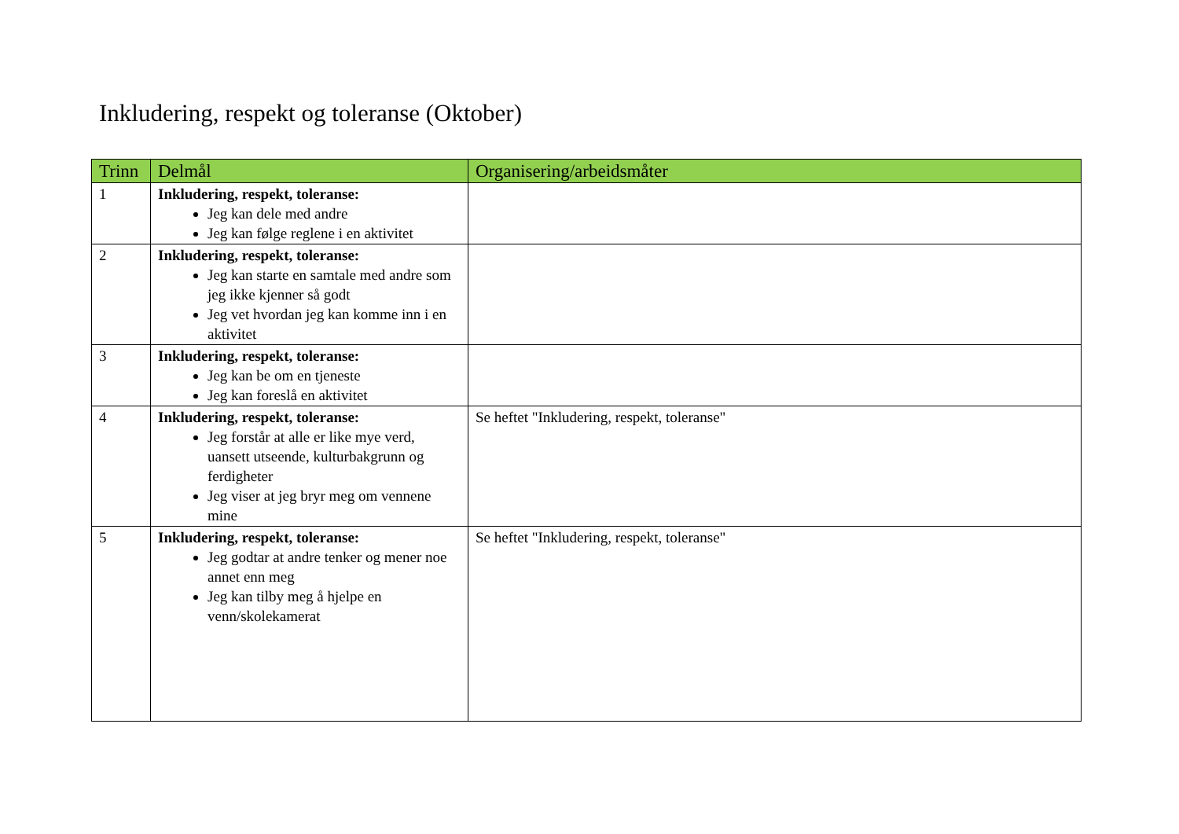Inkludering, respekt og toleranse (Oktober)
| Trinn | Delmål | Organisering/arbeidsmåter |
| --- | --- | --- |
| 1 | Inkludering, respekt, toleranse: Jeg kan dele med andre Jeg kan følge reglene i en aktivitet | |
| 2 | Inkludering, respekt, toleranse: Jeg kan starte en samtale med andre som jeg ikke kjenner så godt Jeg vet hvordan jeg kan komme inn i en aktivitet | |
| 3 | Inkludering, respekt, toleranse: Jeg kan be om en tjeneste Jeg kan foreslå en aktivitet | |
| 4 | Inkludering, respekt, toleranse: Jeg forstår at alle er like mye verd, uansett utseende, kulturbakgrunn og ferdigheter Jeg viser at jeg bryr meg om vennene mine | Se heftet "Inkludering, respekt, toleranse" |
| 5 | Inkludering, respekt, toleranse: Jeg godtar at andre tenker og mener noe annet enn meg Jeg kan tilby meg å hjelpe en venn/skolekamerat | Se heftet "Inkludering, respekt, toleranse" |